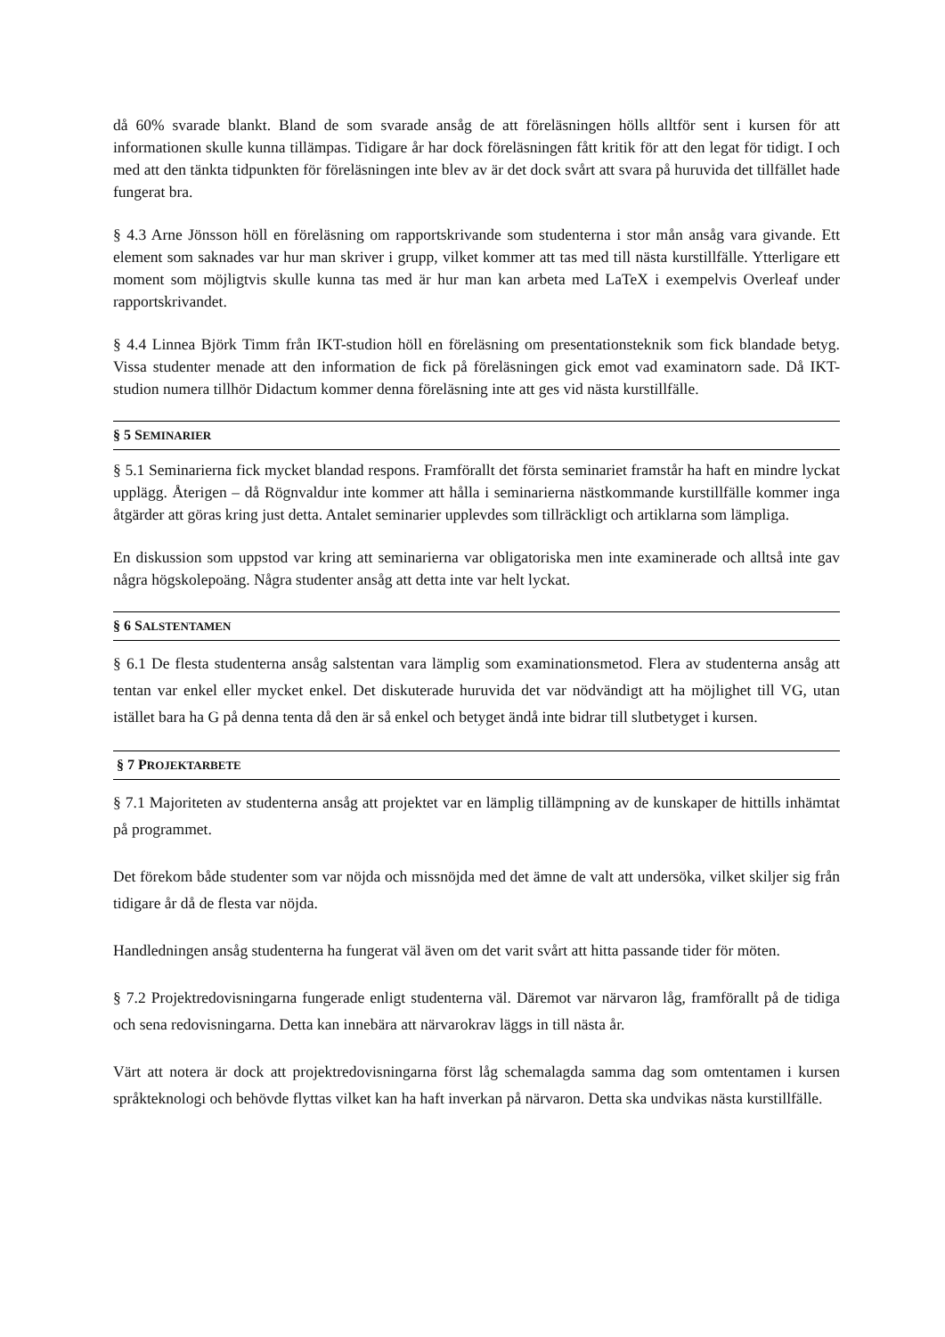då 60% svarade blankt. Bland de som svarade ansåg de att föreläsningen hölls alltför sent i kursen för att informationen skulle kunna tillämpas. Tidigare år har dock föreläsningen fått kritik för att den legat för tidigt. I och med att den tänkta tidpunkten för föreläsningen inte blev av är det dock svårt att svara på huruvida det tillfället hade fungerat bra.
§ 4.3 Arne Jönsson höll en föreläsning om rapportskrivande som studenterna i stor mån ansåg vara givande. Ett element som saknades var hur man skriver i grupp, vilket kommer att tas med till nästa kurstillfälle. Ytterligare ett moment som möjligtvis skulle kunna tas med är hur man kan arbeta med LaTeX i exempelvis Overleaf under rapportskrivandet.
§ 4.4 Linnea Björk Timm från IKT-studion höll en föreläsning om presentationsteknik som fick blandade betyg. Vissa studenter menade att den information de fick på föreläsningen gick emot vad examinatorn sade. Då IKT-studion numera tillhör Didactum kommer denna föreläsning inte att ges vid nästa kurstillfälle.
§ 5 SEMINARIER
§ 5.1 Seminarierna fick mycket blandad respons. Framförallt det första seminariet framstår ha haft en mindre lyckat upplägg. Återigen – då Rögnvaldur inte kommer att hålla i seminarierna nästkommande kurstillfälle kommer inga åtgärder att göras kring just detta. Antalet seminarier upplevdes som tillräckligt och artiklarna som lämpliga.
En diskussion som uppstod var kring att seminarierna var obligatoriska men inte examinerade och alltså inte gav några högskolepoäng. Några studenter ansåg att detta inte var helt lyckat.
§ 6 SALSTENTAMEN
§ 6.1 De flesta studenterna ansåg salstentan vara lämplig som examinationsmetod. Flera av studenterna ansåg att tentan var enkel eller mycket enkel. Det diskuterade huruvida det var nödvändigt att ha möjlighet till VG, utan istället bara ha G på denna tenta då den är så enkel och betyget ändå inte bidrar till slutbetyget i kursen.
§ 7 PROJEKTARBETE
§ 7.1 Majoriteten av studenterna ansåg att projektet var en lämplig tillämpning av de kunskaper de hittills inhämtat på programmet.
Det förekom både studenter som var nöjda och missnöjda med det ämne de valt att undersöka, vilket skiljer sig från tidigare år då de flesta var nöjda.
Handledningen ansåg studenterna ha fungerat väl även om det varit svårt att hitta passande tider för möten.
§ 7.2 Projektredovisningarna fungerade enligt studenterna väl. Däremot var närvaron låg, framförallt på de tidiga och sena redovisningarna. Detta kan innebära att närvarokrav läggs in till nästa år.
Värt att notera är dock att projektredovisningarna först låg schemalagda samma dag som omtentamen i kursen språkteknologi och behövde flyttas vilket kan ha haft inverkan på närvaron. Detta ska undvikas nästa kurstillfälle.